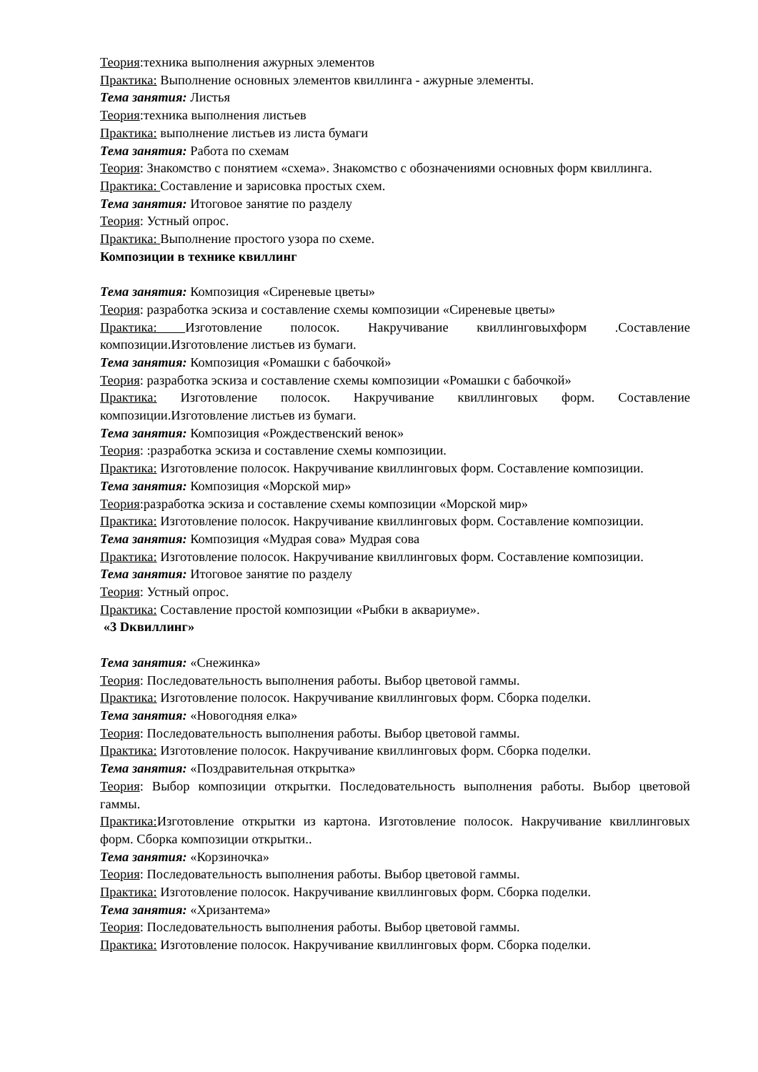Теория:техника выполнения ажурных элементов
Практика: Выполнение основных элементов квиллинга - ажурные элементы.
Тема занятия: Листья
Теория:техника выполнения листьев
Практика: выполнение листьев из листа бумаги
Тема занятия: Работа по схемам
Теория: Знакомство с понятием «схема». Знакомство с обозначениями основных форм квиллинга.
Практика: Составление и зарисовка простых схем.
Тема занятия: Итоговое занятие по разделу
Теория: Устный опрос.
Практика: Выполнение простого узора по схеме.
Композиции в технике квиллинг
Тема занятия: Композиция «Сиреневые цветы»
Теория: разработка эскиза и составление схемы композиции «Сиреневые цветы»
Практика: Изготовление полосок. Накручивание квиллинговыхформ .Составление композиции.Изготовление листьев из бумаги.
Тема занятия: Композиция «Ромашки с бабочкой»
Теория: разработка эскиза и составление схемы композиции «Ромашки с бабочкой»
Практика: Изготовление полосок. Накручивание квиллинговых форм. Составление композиции.Изготовление листьев из бумаги.
Тема занятия: Композиция «Рождественский венок»
Теория: :разработка эскиза и составление схемы композиции.
Практика: Изготовление полосок. Накручивание квиллинговых форм. Составление композиции.
Тема занятия: Композиция «Морской мир»
Теория:разработка эскиза и составление схемы композиции «Морской мир»
Практика: Изготовление полосок. Накручивание квиллинговых форм. Составление композиции.
Тема занятия: Композиция «Мудрая сова» Мудрая сова
Практика: Изготовление полосок. Накручивание квиллинговых форм. Составление композиции.
Тема занятия: Итоговое занятие по разделу
Теория: Устный опрос.
Практика: Составление простой композиции «Рыбки в аквариуме».
«3 Dквиллинг»
Тема занятия: «Снежинка»
Теория: Последовательность выполнения работы. Выбор цветовой гаммы.
Практика: Изготовление полосок. Накручивание квиллинговых форм. Сборка поделки.
Тема занятия: «Новогодняя елка»
Теория: Последовательность выполнения работы. Выбор цветовой гаммы.
Практика: Изготовление полосок. Накручивание квиллинговых форм. Сборка поделки.
Тема занятия: «Поздравительная открытка»
Теория: Выбор композиции открытки. Последовательность выполнения работы. Выбор цветовой гаммы.
Практика: Изготовление открытки из картона. Изготовление полосок. Накручивание квиллинговых форм. Сборка композиции открытки..
Тема занятия: «Корзиночка»
Теория: Последовательность выполнения работы. Выбор цветовой гаммы.
Практика: Изготовление полосок. Накручивание квиллинговых форм. Сборка поделки.
Тема занятия: «Хризантема»
Теория: Последовательность выполнения работы. Выбор цветовой гаммы.
Практика: Изготовление полосок. Накручивание квиллинговых форм. Сборка поделки.